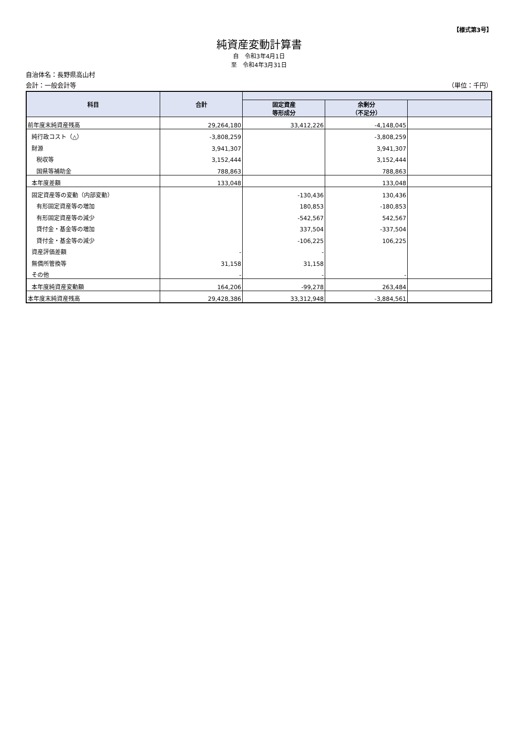【様式第3号】
純資産変動計算書
自　令和3年4月1日
至　令和4年3月31日
自治体名：長野県高山村
会計：一般会計等 （単位：千円）
| 科目 | 合計 | | | |
| --- | --- | --- | --- | --- |
| | | 固定資産 等形成分 | 余剰分 （不足分） | |
| 前年度末純資産残高 | 29,264,180 | 33,412,226 | -4,148,045 | |
| 純行政コスト（△） | -3,808,259 | | -3,808,259 | |
| 財源 | 3,941,307 | | 3,941,307 | |
| 税収等 | 3,152,444 | | 3,152,444 | |
| 国県等補助金 | 788,863 | | 788,863 | |
| 本年度差額 | 133,048 | | 133,048 | |
| 固定資産等の変動（内部変動） | | -130,436 | 130,436 | |
| 有形固定資産等の増加 | | 180,853 | -180,853 | |
| 有形固定資産等の減少 | | -542,567 | 542,567 | |
| 貸付金・基金等の増加 | | 337,504 | -337,504 | |
| 貸付金・基金等の減少 | | -106,225 | 106,225 | |
| 資産評価差額 | - | - | | |
| 無償所管換等 | 31,158 | 31,158 | | |
| その他 | - | - | - | |
| 本年度純資産変動額 | 164,206 | -99,278 | 263,484 | |
| 本年度末純資産残高 | 29,428,386 | 33,312,948 | -3,884,561 | |